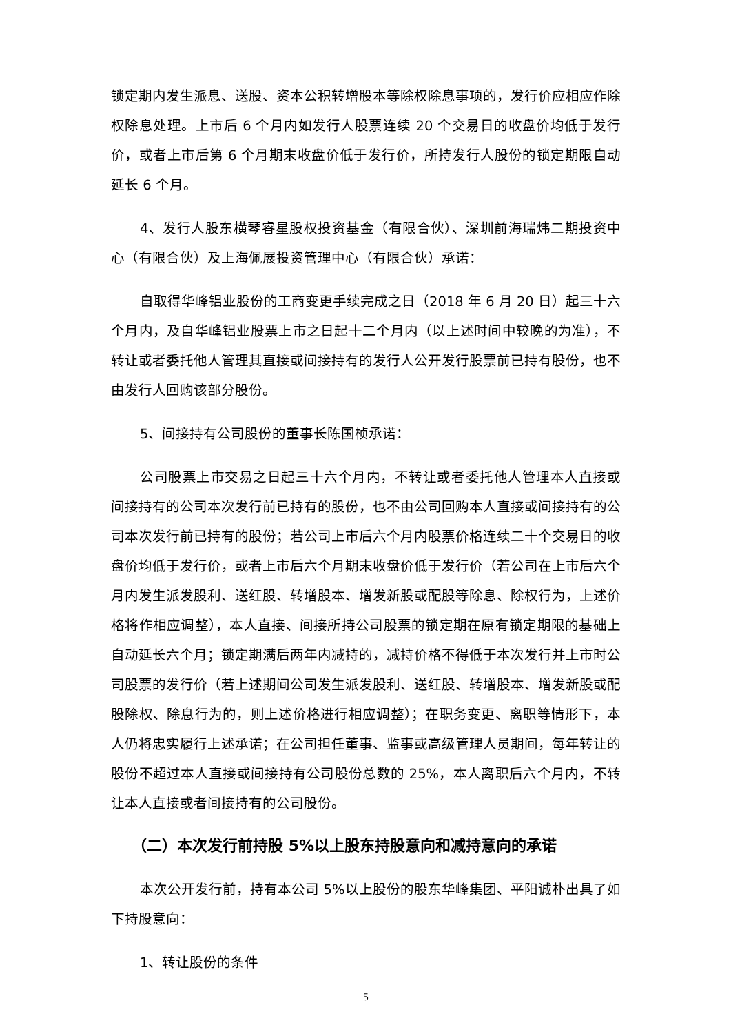锁定期内发生派息、送股、资本公积转增股本等除权除息事项的，发行价应相应作除权除息处理。上市后 6 个月内如发行人股票连续 20 个交易日的收盘价均低于发行价，或者上市后第 6 个月期末收盘价低于发行价，所持发行人股份的锁定期限自动延长 6 个月。
4、发行人股东横琴睿星股权投资基金（有限合伙）、深圳前海瑞炜二期投资中心（有限合伙）及上海佩展投资管理中心（有限合伙）承诺：
自取得华峰铝业股份的工商变更手续完成之日（2018 年 6 月 20 日）起三十六个月内，及自华峰铝业股票上市之日起十二个月内（以上述时间中较晚的为准），不转让或者委托他人管理其直接或间接持有的发行人公开发行股票前已持有股份，也不由发行人回购该部分股份。
5、间接持有公司股份的董事长陈国桢承诺：
公司股票上市交易之日起三十六个月内，不转让或者委托他人管理本人直接或间接持有的公司本次发行前已持有的股份，也不由公司回购本人直接或间接持有的公司本次发行前已持有的股份；若公司上市后六个月内股票价格连续二十个交易日的收盘价均低于发行价，或者上市后六个月期末收盘价低于发行价（若公司在上市后六个月内发生派发股利、送红股、转增股本、增发新股或配股等除息、除权行为，上述价格将作相应调整），本人直接、间接所持公司股票的锁定期在原有锁定期限的基础上自动延长六个月；锁定期满后两年内减持的，减持价格不得低于本次发行并上市时公司股票的发行价（若上述期间公司发生派发股利、送红股、转增股本、增发新股或配股除权、除息行为的，则上述价格进行相应调整）；在职务变更、离职等情形下，本人仍将忠实履行上述承诺；在公司担任董事、监事或高级管理人员期间，每年转让的股份不超过本人直接或间接持有公司股份总数的 25%，本人离职后六个月内，不转让本人直接或者间接持有的公司股份。
（二）本次发行前持股 5%以上股东持股意向和减持意向的承诺
本次公开发行前，持有本公司 5%以上股份的股东华峰集团、平阳诚朴出具了如下持股意向：
1、转让股份的条件
5